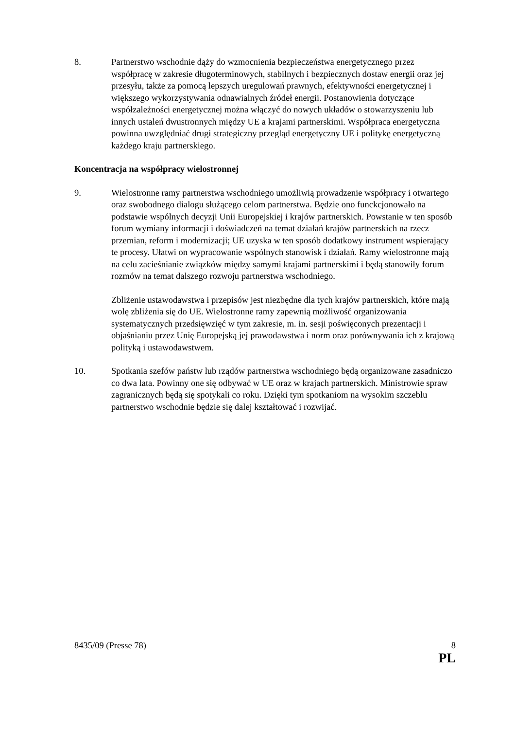8. Partnerstwo wschodnie dąży do wzmocnienia bezpieczeństwa energetycznego przez współpracę w zakresie długoterminowych, stabilnych i bezpiecznych dostaw energii oraz jej przesyłu, także za pomocą lepszych uregulowań prawnych, efektywności energetycznej i większego wykorzystywania odnawialnych źródeł energii. Postanowienia dotyczące współzależności energetycznej można włączyć do nowych układów o stowarzyszeniu lub innych ustaleń dwustronnych między UE a krajami partnerskimi. Współpraca energetyczna powinna uwzględniać drugi strategiczny przegląd energetyczny UE i politykę energetyczną każdego kraju partnerskiego.
Koncentracja na współpracy wielostronnej
9. Wielostronne ramy partnerstwa wschodniego umożliwią prowadzenie współpracy i otwartego oraz swobodnego dialogu służącego celom partnerstwa. Będzie ono funckcjonowało na podstawie wspólnych decyzji Unii Europejskiej i krajów partnerskich. Powstanie w ten sposób forum wymiany informacji i doświadczeń na temat działań krajów partnerskich na rzecz przemian, reform i modernizacji; UE uzyska w ten sposób dodatkowy instrument wspierający te procesy. Ułatwi on wypracowanie wspólnych stanowisk i działań. Ramy wielostronne mają na celu zacieśnianie związków między samymi krajami partnerskimi i będą stanowiły forum rozmów na temat dalszego rozwoju partnerstwa wschodniego.
Zbliżenie ustawodawstwa i przepisów jest niezbędne dla tych krajów partnerskich, które mają wolę zbliżenia się do UE. Wielostronne ramy zapewnią możliwość organizowania systematycznych przedsięwzięć w tym zakresie, m. in. sesji poświęconych prezentacji i objaśnianiu przez Unię Europejską jej prawodawstwa i norm oraz porównywania ich z krajową polityką i ustawodawstwem.
10. Spotkania szefów państw lub rządów partnerstwa wschodniego będą organizowane zasadniczo co dwa lata. Powinny one się odbywać w UE oraz w krajach partnerskich. Ministrowie spraw zagranicznych będą się spotykali co roku. Dzięki tym spotkaniom na wysokim szczeblu partnerstwo wschodnie będzie się dalej kształtować i rozwijać.
8435/09 (Presse 78) 8
PL